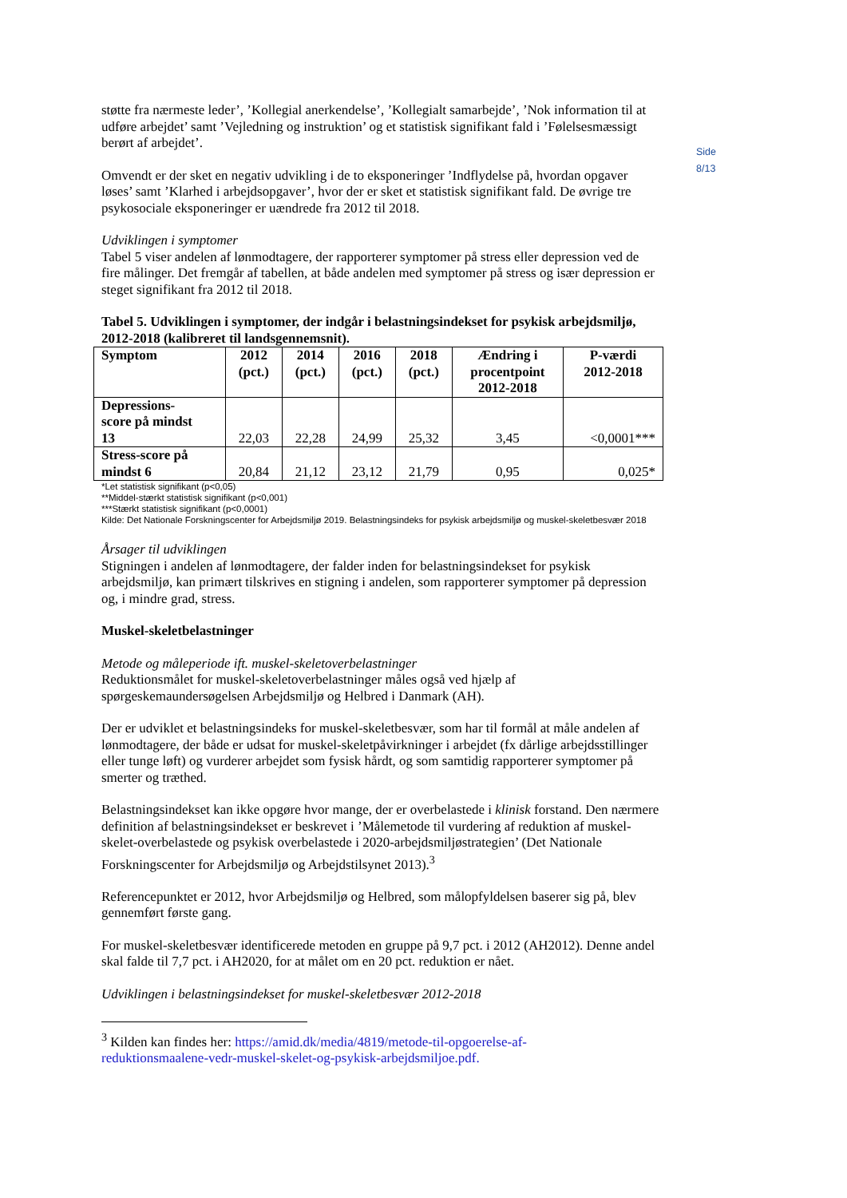Side 8/13
støtte fra nærmeste leder’, ’Kollegial anerkendelse’, ’Kollegialt samarbejde’, ’Nok information til at udføre arbejdet’ samt ’Vejledning og instruktion’ og et statistisk signifikant fald i ’Følelsesmæssigt berørt af arbejdet’.
Omvendt er der sket en negativ udvikling i de to eksponeringer ’Indflydelse på, hvordan opgaver løses’ samt ’Klarhed i arbejdsopgaver’, hvor der er sket et statistisk signifikant fald. De øvrige tre psykosociale eksponeringer er uændrede fra 2012 til 2018.
Udviklingen i symptomer
Tabel 5 viser andelen af lønmodtagere, der rapporterer symptomer på stress eller depression ved de fire målinger. Det fremgår af tabellen, at både andelen med symptomer på stress og især depression er steget signifikant fra 2012 til 2018.
Tabel 5. Udviklingen i symptomer, der indgår i belastningsindekset for psykisk arbejdsmiljø, 2012-2018 (kalibreret til landsgennemsnit).
| Symptom | 2012 (pct.) | 2014 (pct.) | 2016 (pct.) | 2018 (pct.) | Ændring i procentpoint 2012-2018 | P-værdi 2012-2018 |
| --- | --- | --- | --- | --- | --- | --- |
| Depressions- score på mindst 13 | 22,03 | 22,28 | 24,99 | 25,32 | 3,45 | <0,0001*** |
| Stress-score på mindst 6 | 20,84 | 21,12 | 23,12 | 21,79 | 0,95 | 0,025* |
*Let statistisk signifikant (p<0,05)
**Middel-stærkt statistisk signifikant (p<0,001)
***Stærkt statistisk signifikant (p<0,0001)
Kilde: Det Nationale Forskningscenter for Arbejdsmiljø 2019. Belastningsindeks for psykisk arbejdsmiljø og muskel-skeletbesvær 2018
Årsager til udviklingen
Stigningen i andelen af lønmodtagere, der falder inden for belastningsindekset for psykisk arbejdsmiljø, kan primært tilskrives en stigning i andelen, som rapporterer symptomer på depression og, i mindre grad, stress.
Muskel-skeletbelastninger
Metode og måleperiode ift. muskel-skeletoverbelastninger
Reduktionsmålet for muskel-skeletoverbelastninger måles også ved hjælp af spørgeskemaundersøgelsen Arbejdsmiljø og Helbred i Danmark (AH).
Der er udviklet et belastningsindeks for muskel-skeletbesvær, som har til formål at måle andelen af lønmodtagere, der både er udsat for muskel-skeletpåvirkninger i arbejdet (fx dårlige arbejdsstillinger eller tunge løft) og vurderer arbejdet som fysisk hårdt, og som samtidig rapporterer symptomer på smerter og træthed.
Belastningsindekset kan ikke opgøre hvor mange, der er overbelastede i klinisk forstand. Den nærmere definition af belastningsindekset er beskrevet i ’Målemetode til vurdering af reduktion af muskel-skelet-overbelastede og psykisk overbelastede i 2020-arbejdsmiljøstrategien’ (Det Nationale Forskningscenter for Arbejdsmiljø og Arbejdstilsynet 2013).<sup>3</sup>
Referencepunktet er 2012, hvor Arbejdsmiljø og Helbred, som målopfyldelsen baserer sig på, blev gennemført første gang.
For muskel-skeletbesvær identificerede metoden en gruppe på 9,7 pct. i 2012 (AH2012). Denne andel skal falde til 7,7 pct. i AH2020, for at målet om en 20 pct. reduktion er nået.
Udviklingen i belastningsindekset for muskel-skeletbesvær 2012-2018
<sup>3</sup> Kilden kan findes her: https://amid.dk/media/4819/metode-til-opgoerelse-af-reduktionsmaalene-vedr-muskel-skelet-og-psykisk-arbejdsmiljoe.pdf.